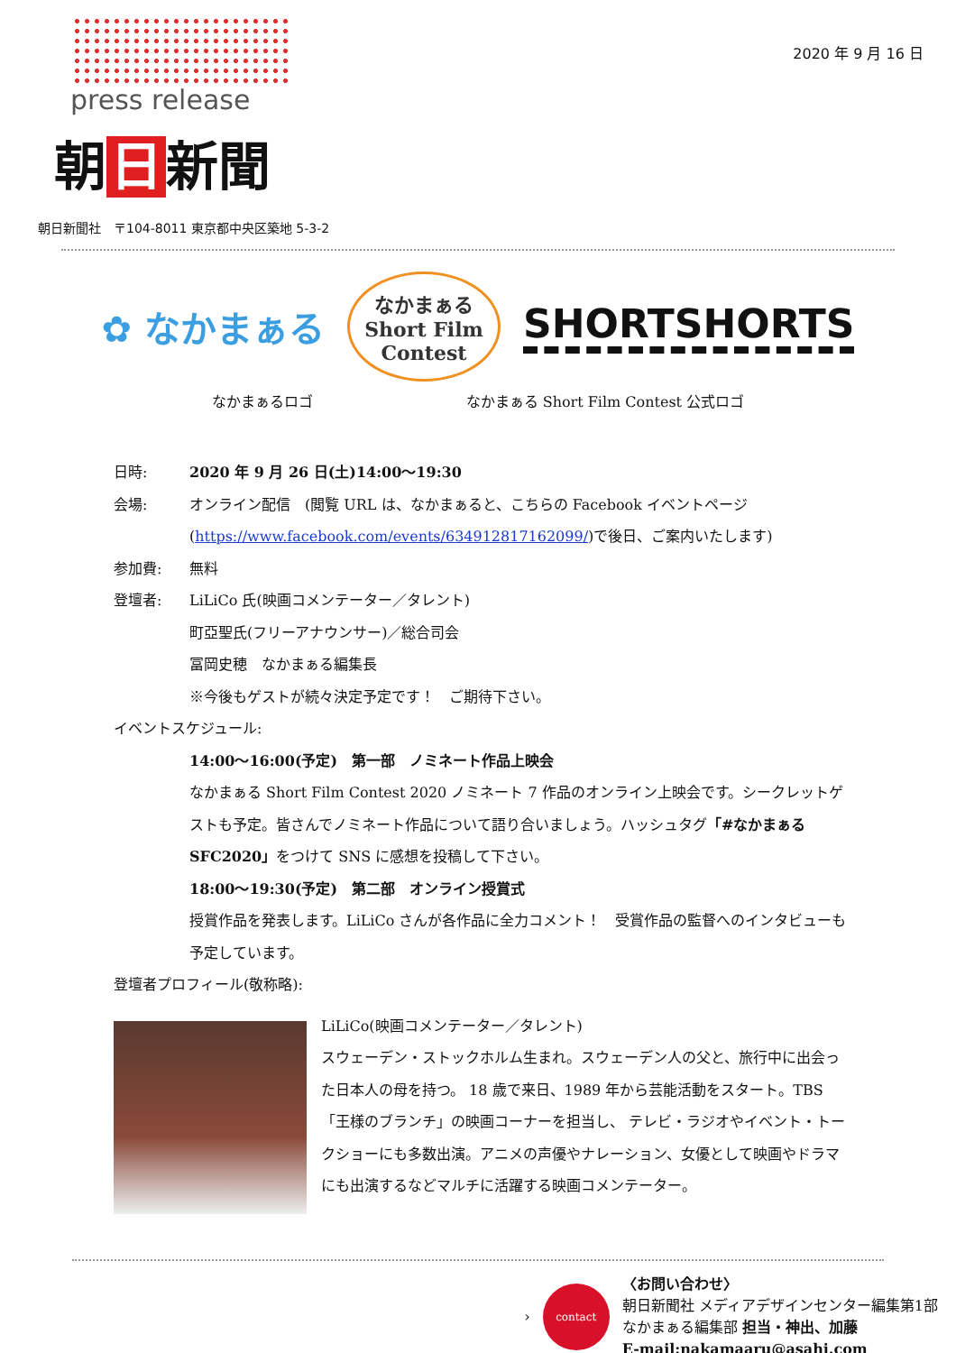press release
朝 日 新聞
2020 年 9 月 16 日
朝日新聞社　〒104-8011 東京都中央区築地 5-3-2
✿ なかまぁる
なかまぁる
Short Film
Contest
SHORTSHORTS
なかまぁるロゴ なかまぁる Short Film Contest 公式ロゴ
日時: 2020 年 9 月 26 日(土)14:00〜19:30
会場: オンライン配信　(閲覧 URL は、なかまぁると、こちらの Facebook イベントページ(https://www.facebook.com/events/634912817162099/)で後日、ご案内いたします)
参加費: 無料
登壇者: LiLiCo 氏(映画コメンテーター／タレント)
町亞聖氏(フリーアナウンサー)／総合司会
冨岡史穂　なかまぁる編集長
※今後もゲストが続々決定予定です！　ご期待下さい。
イベントスケジュール:
14:00〜16:00(予定)　第一部　ノミネート作品上映会
なかまぁる Short Film Contest 2020 ノミネート 7 作品のオンライン上映会です。シークレットゲストも予定。皆さんでノミネート作品について語り合いましょう。ハッシュタグ「#なかまぁるSFC2020」をつけて SNS に感想を投稿して下さい。
18:00〜19:30(予定)　第二部　オンライン授賞式
授賞作品を発表します。LiLiCo さんが各作品に全力コメント！　受賞作品の監督へのインタビューも予定しています。
登壇者プロフィール(敬称略):
LiLiCo(映画コメンテーター／タレント)
スウェーデン・ストックホルム生まれ。スウェーデン人の父と、旅行中に出会った日本人の母を持つ。 18 歳で来日、1989 年から芸能活動をスタート。TBS「王様のブランチ」の映画コーナーを担当し、 テレビ・ラジオやイベント・トークショーにも多数出演。アニメの声優やナレーション、女優として映画やドラマ にも出演するなどマルチに活躍する映画コメンテーター。
›
contact
〈お問い合わせ〉
朝日新聞社 メディアデザインセンター編集第1部
なかまぁる編集部 担当・神出、加藤
E-mail:nakamaaru@asahi.com